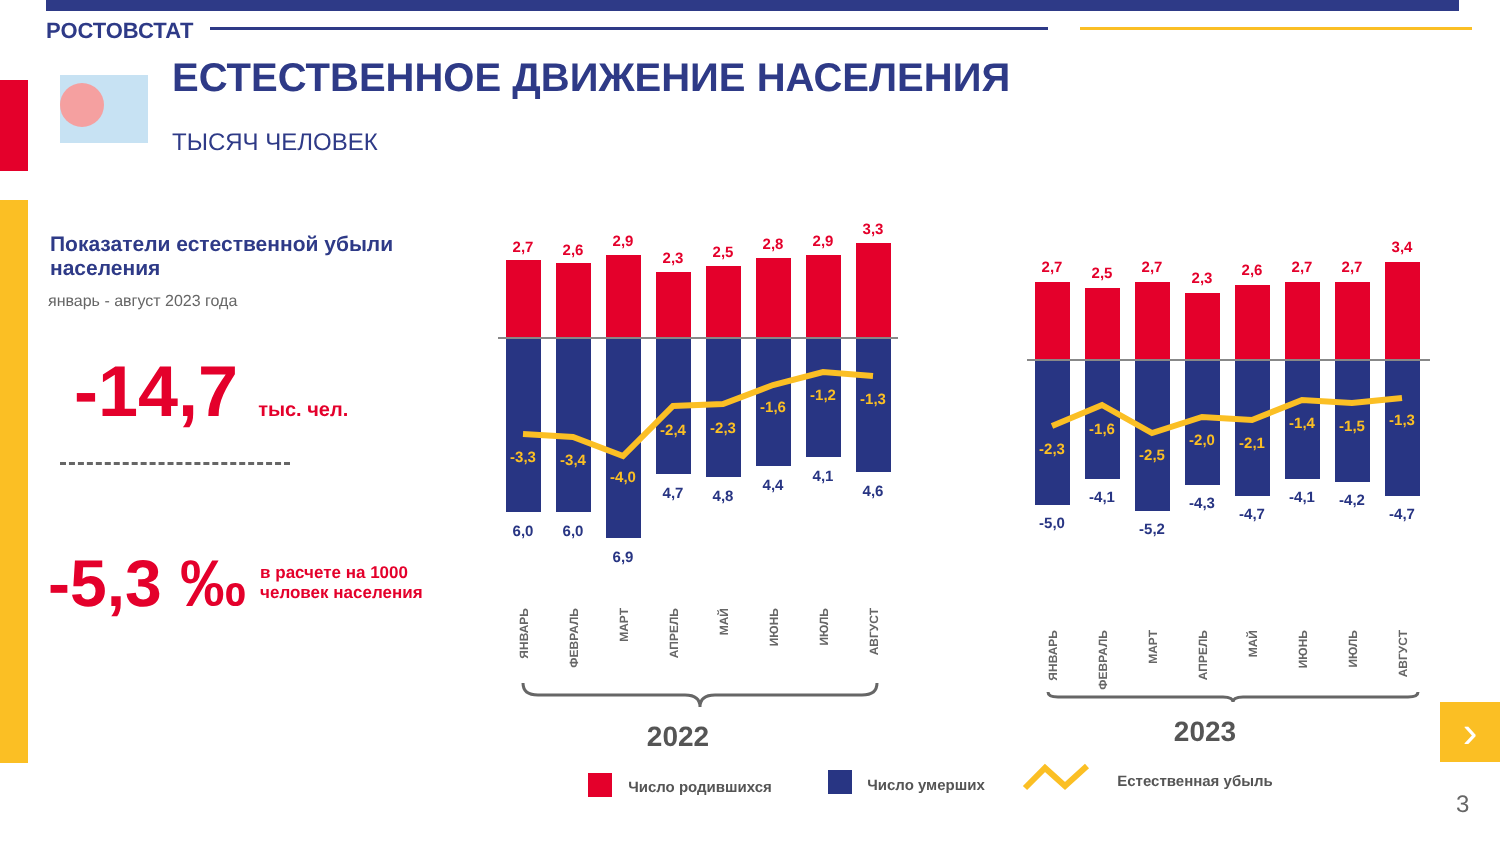РОСТОВСТАТ
ЕСТЕСТВЕННОЕ ДВИЖЕНИЕ НАСЕЛЕНИЯ
ТЫСЯЧ ЧЕЛОВЕК
Показатели естественной убыли населения
январь - август 2023 года
-14,7 тыс. чел.
-5,3 ‰ в расчете на 1000
человек населения
2,7
2,6
2,9
2,3
2,5
2,8
2,9
3,3
2,7
2,5
2,7
2,3
2,6
2,7
2,7
3,4
-3,3
-3,4
-4,0
-2,4
-2,3
-1,6
-1,2
-1,3
-2,3
-1,6
-2,5
-2,0
-2,1
-1,4
-1,5
-1,3
6,0
6,0
6,9
4,7
4,8
4,4
4,1
4,6
-5,0
-4,1
-5,2
-4,3
-4,7
-4,1
-4,2
-4,7
ЯНВАРЬ
ФЕВРАЛЬ
МАРТ
АПРЕЛЬ
МАЙ
ИЮНЬ
ИЮЛЬ
АВГУСТ
ЯНВАРЬ
ФЕВРАЛЬ
МАРТ
АПРЕЛЬ
МАЙ
ИЮНЬ
ИЮЛЬ
АВГУСТ
2022
2023
Число родившихся
Число умерших
Естественная убыль
›
3